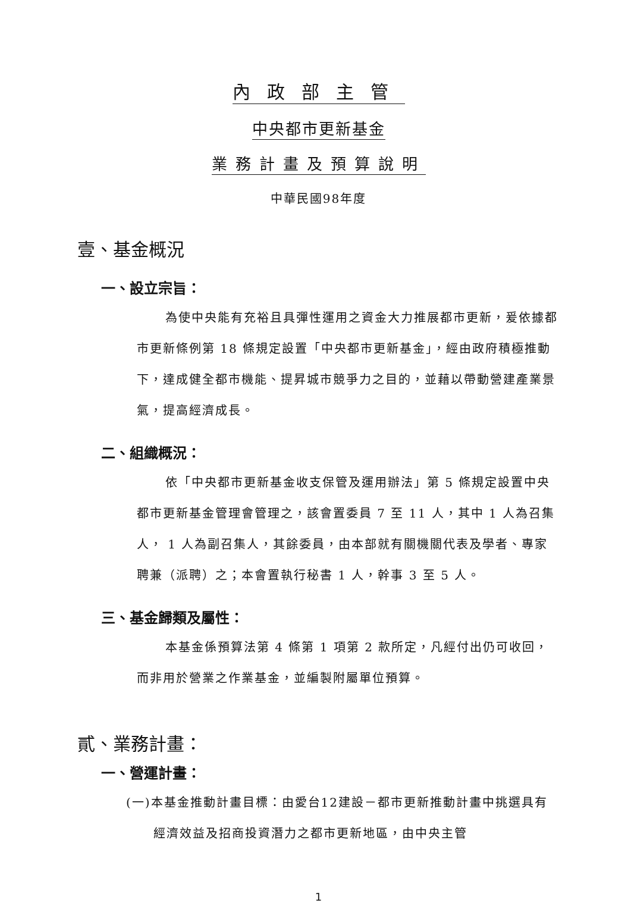內政部主管
中央都市更新基金
業務計畫及預算說明
中華民國98年度
壹、基金概況
一、設立宗旨：
為使中央能有充裕且具彈性運用之資金大力推展都市更新，爰依據都市更新條例第 18 條規定設置「中央都市更新基金」，經由政府積極推動下，達成健全都市機能、提昇城市競爭力之目的，並藉以帶動營建產業景氣，提高經濟成長。
二、組織概況：
依「中央都市更新基金收支保管及運用辦法」第 5 條規定設置中央都市更新基金管理會管理之，該會置委員 7 至 11 人，其中 1 人為召集人， 1 人為副召集人，其餘委員，由本部就有關機關代表及學者、專家聘兼（派聘）之；本會置執行秘書 1 人，幹事 3 至 5 人。
三、基金歸類及屬性：
本基金係預算法第 4 條第 1 項第 2 款所定，凡經付出仍可收回，而非用於營業之作業基金，並編製附屬單位預算。
貳、業務計畫：
一、營運計畫：
(一)本基金推動計畫目標：由愛台12建設－都市更新推動計畫中挑選具有經濟效益及招商投資潛力之都市更新地區，由中央主管
1